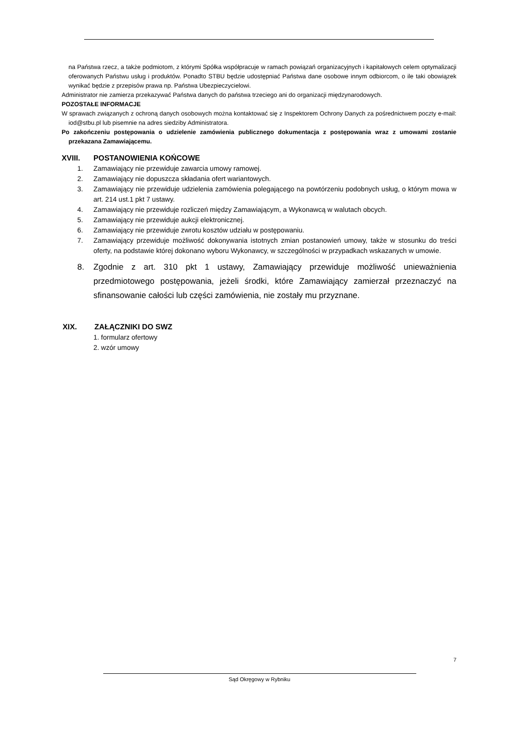na Państwa rzecz, a także podmiotom, z którymi Spółka współpracuje w ramach powiązań organizacyjnych i kapitałowych celem optymalizacji oferowanych Państwu usług i produktów. Ponadto STBU będzie udostępniać Państwa dane osobowe innym odbiorcom, o ile taki obowiązek wynikać będzie z przepisów prawa np. Państwa Ubezpieczycielowi.
Administrator nie zamierza przekazywać Państwa danych do państwa trzeciego ani do organizacji międzynarodowych.
POZOSTAŁE INFORMACJE
W sprawach związanych z ochroną danych osobowych można kontaktować się z Inspektorem Ochrony Danych za pośrednictwem poczty e-mail: iod@stbu.pl lub pisemnie na adres siedziby Administratora.
Po zakończeniu postępowania o udzielenie zamówienia publicznego dokumentacja z postępowania wraz z umowami zostanie przekazana Zamawiającemu.
XVIII. POSTANOWIENIA KOŃCOWE
1. Zamawiający nie przewiduje zawarcia umowy ramowej.
2. Zamawiający nie dopuszcza składania ofert wariantowych.
3. Zamawiający nie przewiduje udzielenia zamówienia polegającego na powtórzeniu podobnych usług, o którym mowa w art. 214 ust.1 pkt 7 ustawy.
4. Zamawiający nie przewiduje rozliczeń między Zamawiającym, a Wykonawcą w walutach obcych.
5. Zamawiający nie przewiduje aukcji elektronicznej.
6. Zamawiający nie przewiduje zwrotu kosztów udziału w postępowaniu.
7. Zamawiający przewiduje możliwość dokonywania istotnych zmian postanowień umowy, także w stosunku do treści oferty, na podstawie której dokonano wyboru Wykonawcy, w szczególności w przypadkach wskazanych w umowie.
8. Zgodnie z art. 310 pkt 1 ustawy, Zamawiający przewiduje możliwość unieważnienia przedmiotowego postępowania, jeżeli środki, które Zamawiający zamierzał przeznaczyć na sfinansowanie całości lub części zamówienia, nie zostały mu przyznane.
XIX. ZAŁĄCZNIKI DO SWZ
1. formularz ofertowy
2. wzór umowy
7
Sąd Okręgowy w Rybniku